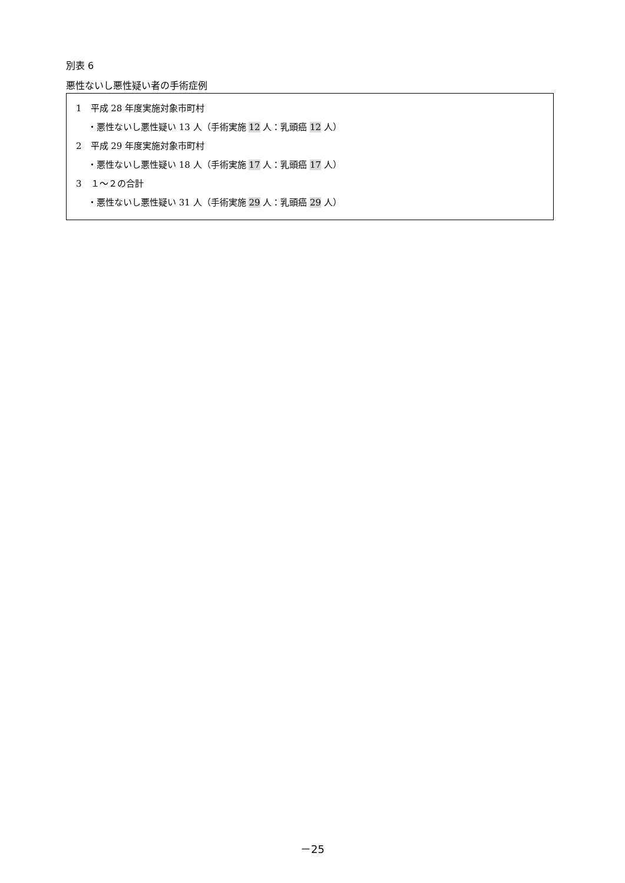別表 6
悪性ないし悪性疑い者の手術症例
1　平成 28 年度実施対象市町村
・悪性ないし悪性疑い 13 人（手術実施 12 人：乳頭癌 12 人）
2　平成 29 年度実施対象市町村
・悪性ないし悪性疑い 18 人（手術実施 17 人：乳頭癌 17 人）
3　１～２の合計
・悪性ないし悪性疑い 31 人（手術実施 29 人：乳頭癌 29 人）
－25